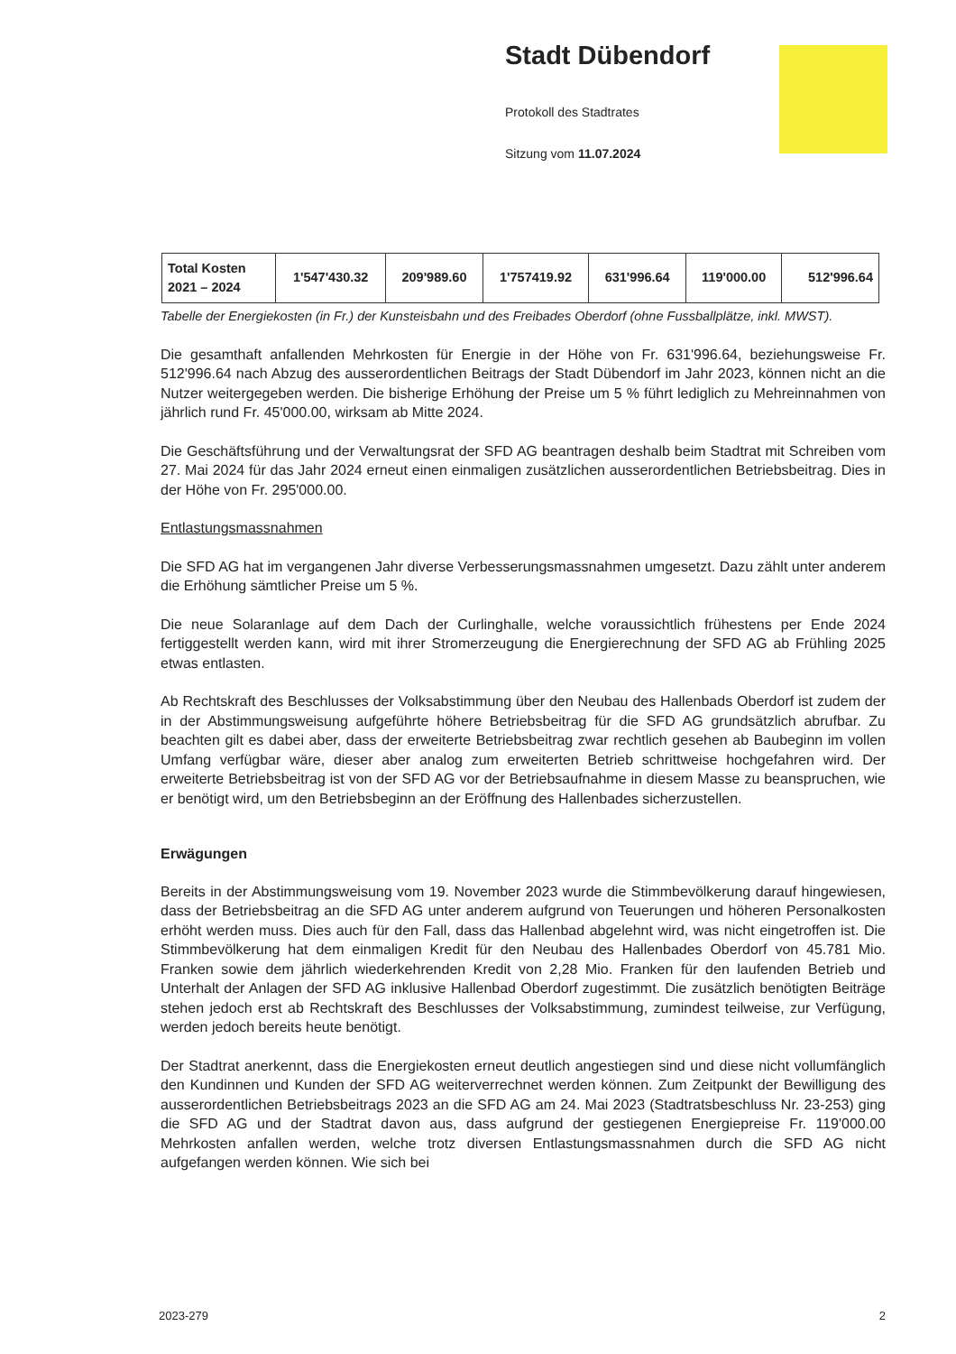Stadt Dübendorf
Protokoll des Stadtrates
Sitzung vom 11.07.2024
| Total Kosten 2021 – 2024 | 1'547'430.32 | 209'989.60 | 1'757419.92 | 631'996.64 | 119'000.00 | 512'996.64 |
Tabelle der Energiekosten (in Fr.) der Kunsteisbahn und des Freibades Oberdorf (ohne Fussballplätze, inkl. MWST).
Die gesamthaft anfallenden Mehrkosten für Energie in der Höhe von Fr. 631'996.64, beziehungsweise Fr. 512'996.64 nach Abzug des ausserordentlichen Beitrags der Stadt Dübendorf im Jahr 2023, können nicht an die Nutzer weitergegeben werden. Die bisherige Erhöhung der Preise um 5 % führt lediglich zu Mehreinnahmen von jährlich rund Fr. 45'000.00, wirksam ab Mitte 2024.
Die Geschäftsführung und der Verwaltungsrat der SFD AG beantragen deshalb beim Stadtrat mit Schreiben vom 27. Mai 2024 für das Jahr 2024 erneut einen einmaligen zusätzlichen ausserordentlichen Betriebsbeitrag. Dies in der Höhe von Fr. 295'000.00.
Entlastungsmassnahmen
Die SFD AG hat im vergangenen Jahr diverse Verbesserungsmassnahmen umgesetzt. Dazu zählt unter anderem die Erhöhung sämtlicher Preise um 5 %.
Die neue Solaranlage auf dem Dach der Curlinghalle, welche voraussichtlich frühestens per Ende 2024 fertiggestellt werden kann, wird mit ihrer Stromerzeugung die Energierechnung der SFD AG ab Frühling 2025 etwas entlasten.
Ab Rechtskraft des Beschlusses der Volksabstimmung über den Neubau des Hallenbads Oberdorf ist zudem der in der Abstimmungsweisung aufgeführte höhere Betriebsbeitrag für die SFD AG grundsätzlich abrufbar. Zu beachten gilt es dabei aber, dass der erweiterte Betriebsbeitrag zwar rechtlich gesehen ab Baubeginn im vollen Umfang verfügbar wäre, dieser aber analog zum erweiterten Betrieb schrittweise hochgefahren wird. Der erweiterte Betriebsbeitrag ist von der SFD AG vor der Betriebsaufnahme in diesem Masse zu beanspruchen, wie er benötigt wird, um den Betriebsbeginn an der Eröffnung des Hallenbades sicherzustellen.
Erwägungen
Bereits in der Abstimmungsweisung vom 19. November 2023 wurde die Stimmbevölkerung darauf hingewiesen, dass der Betriebsbeitrag an die SFD AG unter anderem aufgrund von Teuerungen und höheren Personalkosten erhöht werden muss. Dies auch für den Fall, dass das Hallenbad abgelehnt wird, was nicht eingetroffen ist. Die Stimmbevölkerung hat dem einmaligen Kredit für den Neubau des Hallenbades Oberdorf von 45.781 Mio. Franken sowie dem jährlich wiederkehrenden Kredit von 2,28 Mio. Franken für den laufenden Betrieb und Unterhalt der Anlagen der SFD AG inklusive Hallenbad Oberdorf zugestimmt. Die zusätzlich benötigten Beiträge stehen jedoch erst ab Rechtskraft des Beschlusses der Volksabstimmung, zumindest teilweise, zur Verfügung, werden jedoch bereits heute benötigt.
Der Stadtrat anerkennt, dass die Energiekosten erneut deutlich angestiegen sind und diese nicht vollumfänglich den Kundinnen und Kunden der SFD AG weiterverrechnet werden können. Zum Zeitpunkt der Bewilligung des ausserordentlichen Betriebsbeitrags 2023 an die SFD AG am 24. Mai 2023 (Stadtratsbeschluss Nr. 23-253) ging die SFD AG und der Stadtrat davon aus, dass aufgrund der gestiegenen Energiepreise Fr. 119'000.00 Mehrkosten anfallen werden, welche trotz diversen Entlastungsmassnahmen durch die SFD AG nicht aufgefangen werden können. Wie sich bei
2023-279 2